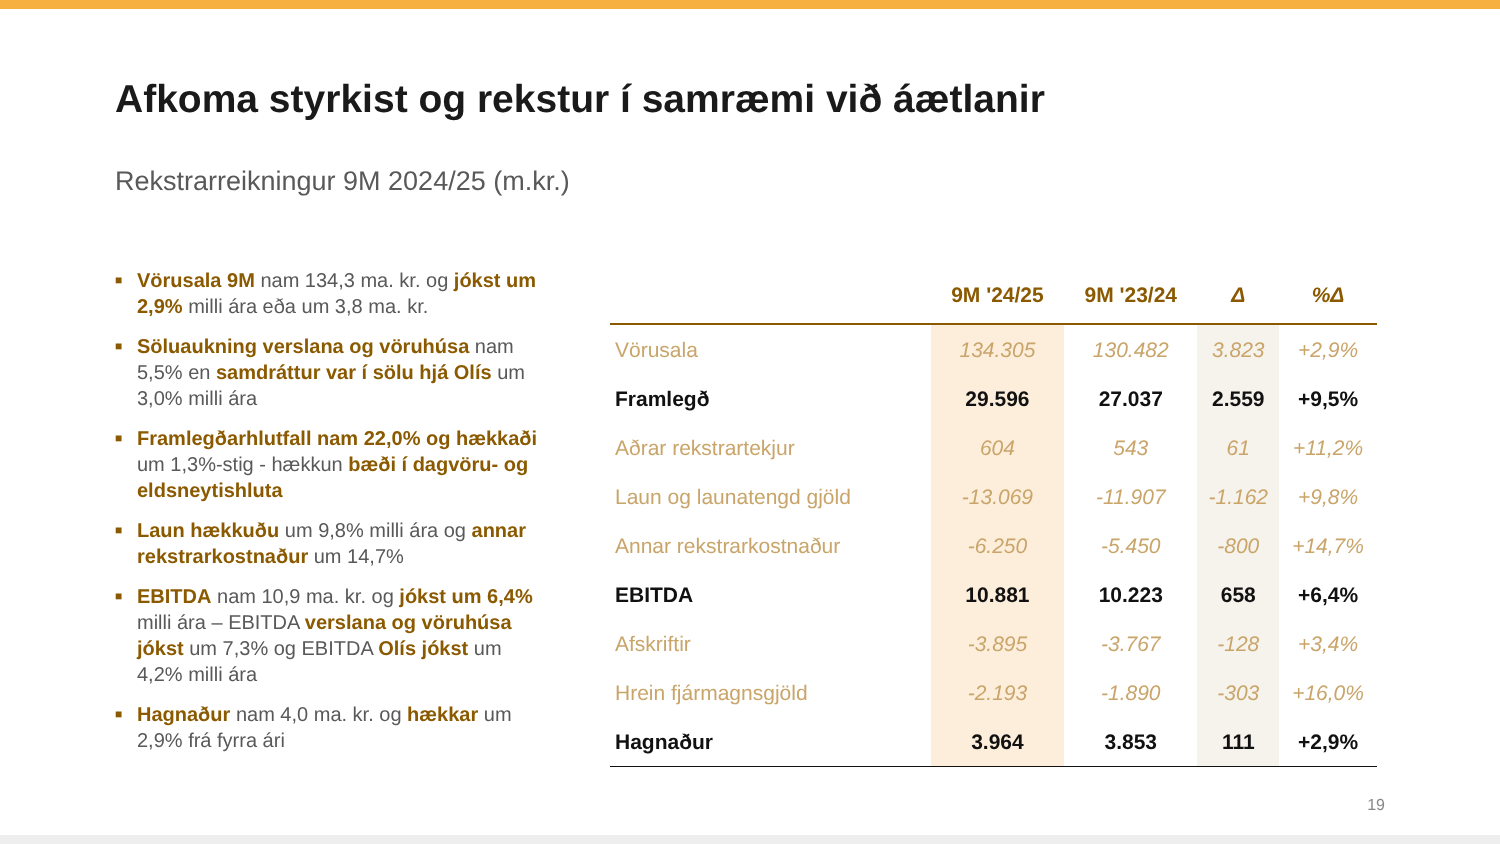Afkoma styrkist og rekstur í samræmi við áætlanir
Rekstrarreikningur 9M 2024/25 (m.kr.)
■ Vörusala 9M nam 134,3 ma. kr. og jókst um 2,9% milli ára eða um 3,8 ma. kr.
■ Söluaukning verslana og vöruhúsa nam 5,5% en samdráttur var í sölu hjá Olís um 3,0% milli ára
■ Framlegðarhlutfall nam 22,0% og hækkaði um 1,3%-stig - hækkun bæði í dagvöru- og eldsneytishluta
■ Laun hækkuðu um 9,8% milli ára og annar rekstrarkostnaður um 14,7%
■ EBITDA nam 10,9 ma. kr. og jókst um 6,4% milli ára – EBITDA verslana og vöruhúsa jókst um 7,3% og EBITDA Olís jókst um 4,2% milli ára
■ Hagnaður nam 4,0 ma. kr. og hækkar um 2,9% frá fyrra ári
| | 9M '24/25 | 9M '23/24 | Δ | %Δ |
| --- | --- | --- | --- | --- |
| Vörusala | 134.305 | 130.482 | 3.823 | +2,9% |
| Framlegð | 29.596 | 27.037 | 2.559 | +9,5% |
| Aðrar rekstrartekjur | 604 | 543 | 61 | +11,2% |
| Laun og launatengd gjöld | -13.069 | -11.907 | -1.162 | +9,8% |
| Annar rekstrarkostnaður | -6.250 | -5.450 | -800 | +14,7% |
| EBITDA | 10.881 | 10.223 | 658 | +6,4% |
| Afskriftir | -3.895 | -3.767 | -128 | +3,4% |
| Hrein fjármagnsgjöld | -2.193 | -1.890 | -303 | +16,0% |
| Hagnaður | 3.964 | 3.853 | 111 | +2,9% |
19